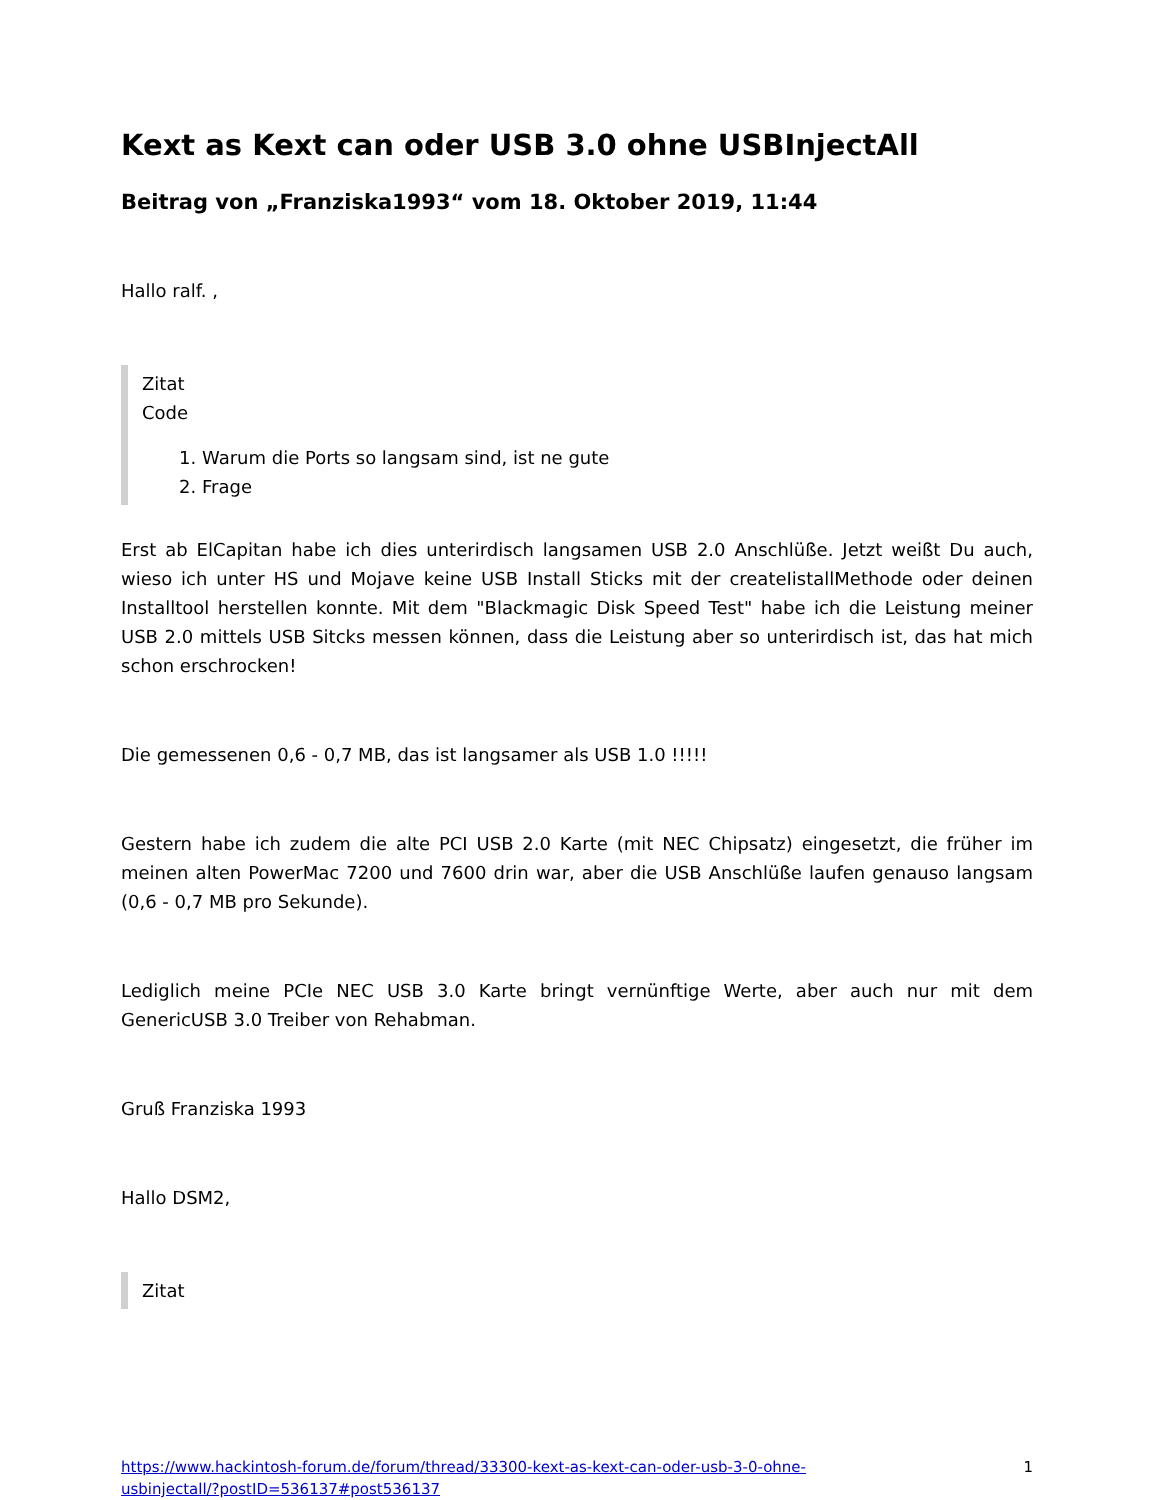Kext as Kext can oder USB 3.0 ohne USBInjectAll
Beitrag von „Franziska1993“ vom 18. Oktober 2019, 11:44
Hallo ralf. ,
Zitat
Code
1. Warum die Ports so langsam sind, ist ne gute
2. Frage
Erst ab ElCapitan habe ich dies unterirdisch langsamen USB 2.0 Anschlüße. Jetzt weißt Du auch, wieso ich unter HS und Mojave keine USB Install Sticks mit der createIistallMethode oder deinen Installtool herstellen konnte. Mit dem "Blackmagic Disk Speed Test" habe ich die Leistung meiner USB 2.0 mittels USB Sitcks messen können, dass die Leistung aber so unterirdisch ist, das hat mich schon erschrocken!
Die gemessenen 0,6 - 0,7 MB, das ist langsamer als USB 1.0 !!!!!
Gestern habe ich zudem die alte PCI USB 2.0 Karte (mit NEC Chipsatz) eingesetzt, die früher im meinen alten PowerMac 7200 und 7600 drin war, aber die USB Anschlüße laufen genauso langsam (0,6 - 0,7 MB pro Sekunde).
Lediglich meine PCIe NEC USB 3.0 Karte bringt vernünftige Werte, aber auch nur mit dem GenericUSB 3.0 Treiber von Rehabman.
Gruß Franziska 1993
Hallo DSM2,
Zitat
https://www.hackintosh-forum.de/forum/thread/33300-kext-as-kext-can-oder-usb-3-0-ohne-
usbinjectall/?postID=536137#post536137 1